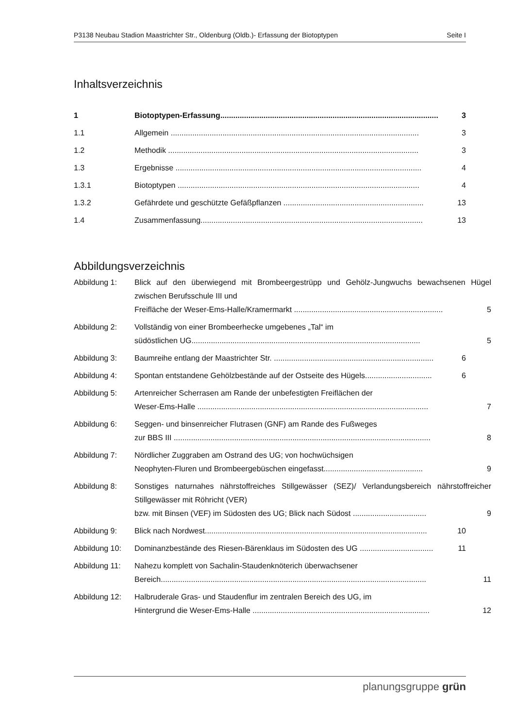P3138 Neubau Stadion Maastrichter Str., Oldenburg (Oldb.)- Erfassung der Biotoptypen Seite I
Inhaltsverzeichnis
1 Biotoptypen-Erfassung..................................................................................................... 3
1.1 Allgemein ................................................................................................................... 3
1.2 Methodik .................................................................................................................... 3
1.3 Ergebnisse .................................................................................................................. 4
1.3.1 Biotoptypen ................................................................................................................ 4
1.3.2 Gefährdete und geschützte Gefäßpflanzen ................................................................. 13
1.4 Zusammenfassung....................................................................................................... 13
Abbildungsverzeichnis
Abbildung 1: Blick auf den überwiegend mit Brombeergestrüpp und Gehölz-Jungwuchs bewachsenen Hügel zwischen Berufsschule III und
Freifläche der Weser-Ems-Halle/Kramermarkt ..................................................................... 5
Abbildung 2: Vollständig von einer Brombeerhecke umgebenes „Tal“ im
südöstlichen UG.......................................................................................................... 5
Abbildung 3: Baumreihe entlang der Maastrichter Str. .......................................................................... 6
Abbildung 4: Spontan entstandene Gehölzbestände auf der Ostseite des Hügels............................... 6
Abbildung 5: Artenreicher Scherrasen am Rande der unbefestigten Freiflächen der
Weser-Ems-Halle ........................................................................................................... 7
Abbildung 6: Seggen- und binsenreicher Flutrasen (GNF) am Rande des Fußweges
zur BBS III ....................................................................................................................... 8
Abbildung 7: Nördlicher Zuggraben am Ostrand des UG; von hochwüchsigen
Neophyten-Fluren und Brombeergebüschen eingefasst.............................................. 9
Abbildung 8: Sonstiges naturnahes nährstoffreiches Stillgewässer (SEZ)/ Verlandungsbereich nährstoffreicher Stillgewässer mit Röhricht (VER)
bzw. mit Binsen (VEF) im Südosten des UG; Blick nach Südost .................................. 9
Abbildung 9: Blick nach Nordwest....................................................................................................... 10
Abbildung 10: Dominanzbestände des Riesen-Bärenklaus im Südosten des UG .................................. 11
Abbildung 11: Nahezu komplett von Sachalin-Staudenknöterich überwachsener
Bereich........................................................................................................................... 11
Abbildung 12: Halbruderale Gras- und Staudenflur im zentralen Bereich des UG, im
Hintergrund die Weser-Ems-Halle .................................................................................. 12
planungsgruppe grün